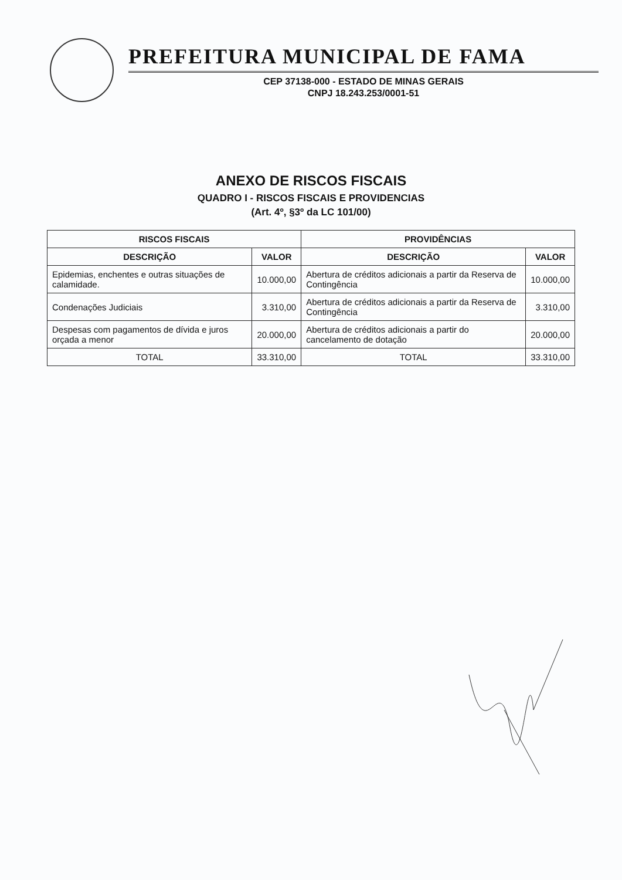PREFEITURA MUNICIPAL DE FAMA
CEP 37138-000 - ESTADO DE MINAS GERAIS
CNPJ 18.243.253/0001-51
ANEXO DE RISCOS FISCAIS
QUADRO I - RISCOS FISCAIS E PROVIDENCIAS
(Art. 4º, §3º da LC 101/00)
| RISCOS FISCAIS | | PROVIDÊNCIAS | |
| --- | --- | --- | --- |
| DESCRIÇÃO | VALOR | DESCRIÇÃO | VALOR |
| Epidemias, enchentes e outras situações de calamidade. | 10.000,00 | Abertura de créditos adicionais a partir da Reserva de Contingência | 10.000,00 |
| Condenações Judiciais | 3.310,00 | Abertura de créditos adicionais a partir da Reserva de Contingência | 3.310,00 |
| Despesas com pagamentos de dívida e juros orçada a menor | 20.000,00 | Abertura de créditos adicionais a partir do cancelamento de dotação | 20.000,00 |
| TOTAL | 33.310,00 | TOTAL | 33.310,00 |